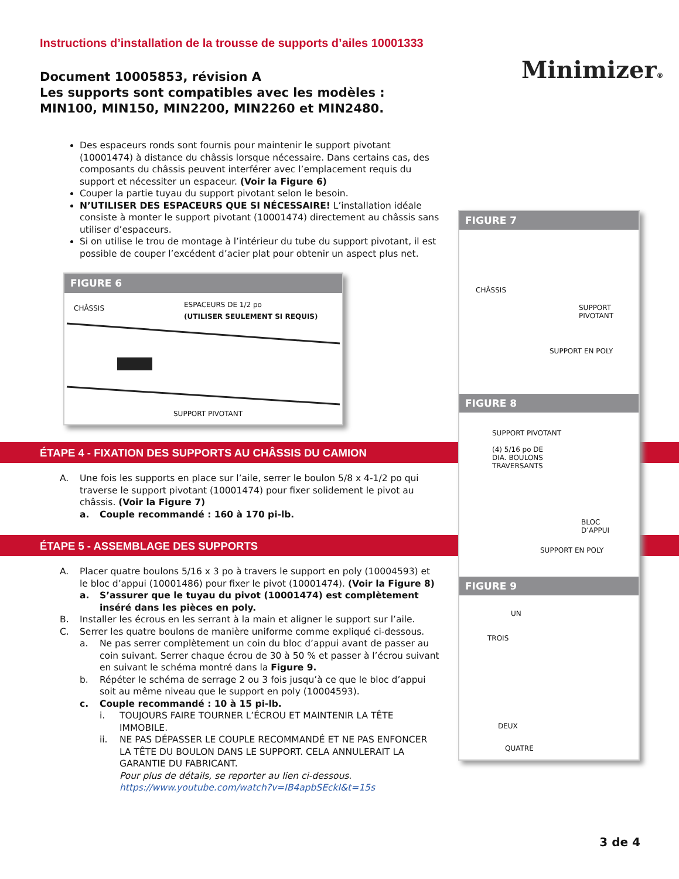Instructions d’installation de la trousse de supports d’ailes 10001333
Document 10005853, révision A
Les supports sont compatibles avec les modèles :
MIN100, MIN150, MIN2200, MIN2260 et MIN2480.
Minimizer®
Des espaceurs ronds sont fournis pour maintenir le support pivotant (10001474) à distance du châssis lorsque nécessaire. Dans certains cas, des composants du châssis peuvent interférer avec l’emplacement requis du support et nécessiter un espaceur. (Voir la Figure 6)
Couper la partie tuyau du support pivotant selon le besoin.
N’UTILISER DES ESPACEURS QUE SI NÉCESSAIRE! L’installation idéale consiste à monter le support pivotant (10001474) directement au châssis sans utiliser d’espaceurs.
Si on utilise le trou de montage à l’intérieur du tube du support pivotant, il est possible de couper l’excédent d’acier plat pour obtenir un aspect plus net.
FIGURE 6
CHÂSSIS
ESPACEURS DE 1/2 po
(UTILISER SEULEMENT SI REQUIS)
SUPPORT PIVOTANT
ÉTAPE 4 - FIXATION DES SUPPORTS AU CHÂSSIS DU CAMION
A. Une fois les supports en place sur l’aile, serrer le boulon 5/8 x 4-1/2 po qui traverse le support pivotant (10001474) pour fixer solidement le pivot au châssis. (Voir la Figure 7)
a. Couple recommandé : 160 à 170 pi-lb.
ÉTAPE 5 - ASSEMBLAGE DES SUPPORTS
A. Placer quatre boulons 5/16 x 3 po à travers le support en poly (10004593) et le bloc d’appui (10001486) pour fixer le pivot (10001474). (Voir la Figure 8)
a. S’assurer que le tuyau du pivot (10001474) est complètement inséré dans les pièces en poly.
B. Installer les écrous en les serrant à la main et aligner le support sur l’aile.
C. Serrer les quatre boulons de manière uniforme comme expliqué ci-dessous.
a. Ne pas serrer complètement un coin du bloc d’appui avant de passer au coin suivant. Serrer chaque écrou de 30 à 50 % et passer à l’écrou suivant en suivant le schéma montré dans la Figure 9.
b. Répéter le schéma de serrage 2 ou 3 fois jusqu’à ce que le bloc d’appui soit au même niveau que le support en poly (10004593).
c. Couple recommandé : 10 à 15 pi-lb.
i. TOUJOURS FAIRE TOURNER L’ÉCROU ET MAINTENIR LA TÊTE IMMOBILE.
ii. NE PAS DÉPASSER LE COUPLE RECOMMANDÉ ET NE PAS ENFONCER LA TÊTE DU BOULON DANS LE SUPPORT. CELA ANNULERAIT LA GARANTIE DU FABRICANT.
Pour plus de détails, se reporter au lien ci-dessous.
https://www.youtube.com/watch?v=IB4apbSEckI&t=15s
FIGURE 7
CHÂSSIS
SUPPORT
PIVOTANT
SUPPORT EN POLY
FIGURE 8
SUPPORT PIVOTANT
(4) 5/16 po DE
DIA. BOULONS
TRAVERSANTS
BLOC
D’APPUI
SUPPORT EN POLY
FIGURE 9
UN
TROIS
DEUX
QUATRE
3 de 4